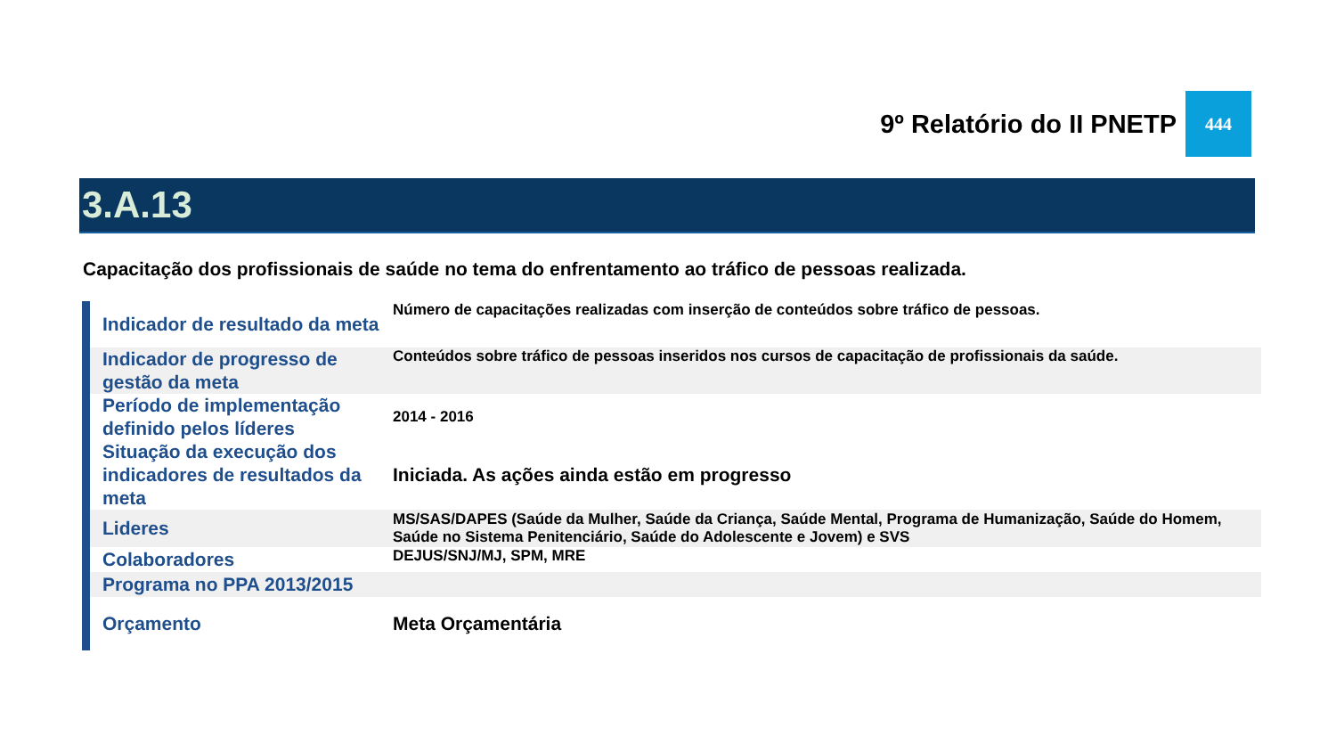9º Relatório do II PNETP
444
3.A.13
Capacitação dos profissionais de saúde no tema do enfrentamento ao tráfico de pessoas realizada.
| Indicador de resultado da meta | Número de capacitações realizadas com inserção de conteúdos sobre tráfico de pessoas. |
| Indicador de progresso de gestão da meta | Conteúdos sobre tráfico de pessoas inseridos nos cursos de capacitação de profissionais da saúde. |
| Período de implementação definido pelos líderes | 2014 - 2016 |
| Situação da execução dos indicadores de resultados da meta | Iniciada. As ações ainda estão em progresso |
| Lideres | MS/SAS/DAPES (Saúde da Mulher, Saúde da Criança, Saúde Mental, Programa de Humanização, Saúde do Homem, Saúde no Sistema Penitenciário, Saúde do Adolescente e Jovem) e SVS |
| Colaboradores | DEJUS/SNJ/MJ, SPM, MRE |
| Programa no PPA 2013/2015 | |
| Orçamento | Meta Orçamentária |